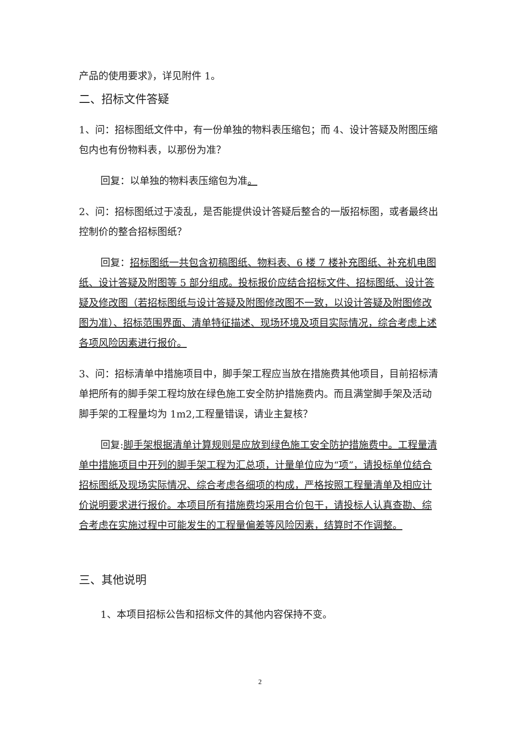产品的使用要求》，详见附件 1。
二、招标文件答疑
1、问：招标图纸文件中，有一份单独的物料表压缩包；而 4、设计答疑及附图压缩包内也有份物料表，以那份为准？
回复：以单独的物料表压缩包为准。
2、问：招标图纸过于凌乱，是否能提供设计答疑后整合的一版招标图，或者最终出控制价的整合招标图纸？
回复：招标图纸一共包含初稿图纸、物料表、6 楼 7 楼补充图纸、补充机电图纸、设计答疑及附图等 5 部分组成。投标报价应结合招标文件、招标图纸、设计答疑及修改图（若招标图纸与设计答疑及附图修改图不一致，以设计答疑及附图修改图为准）、招标范围界面、清单特征描述、现场环境及项目实际情况，综合考虑上述各项风险因素进行报价。
3、问：招标清单中措施项目中，脚手架工程应当放在措施费其他项目，目前招标清单把所有的脚手架工程均放在绿色施工安全防护措施费内。而且满堂脚手架及活动脚手架的工程量均为 1m2,工程量错误，请业主复核？
回复:脚手架根据清单计算规则是应放到绿色施工安全防护措施费中。工程量清单中措施项目中开列的脚手架工程为汇总项，计量单位应为“项”，请投标单位结合招标图纸及现场实际情况、综合考虑各细项的构成，严格按照工程量清单及相应计价说明要求进行报价。本项目所有措施费均采用合价包干，请投标人认真查勘、综合考虑在实施过程中可能发生的工程量偏差等风险因素，结算时不作调整。
三、其他说明
1、本项目招标公告和招标文件的其他内容保持不变。
2